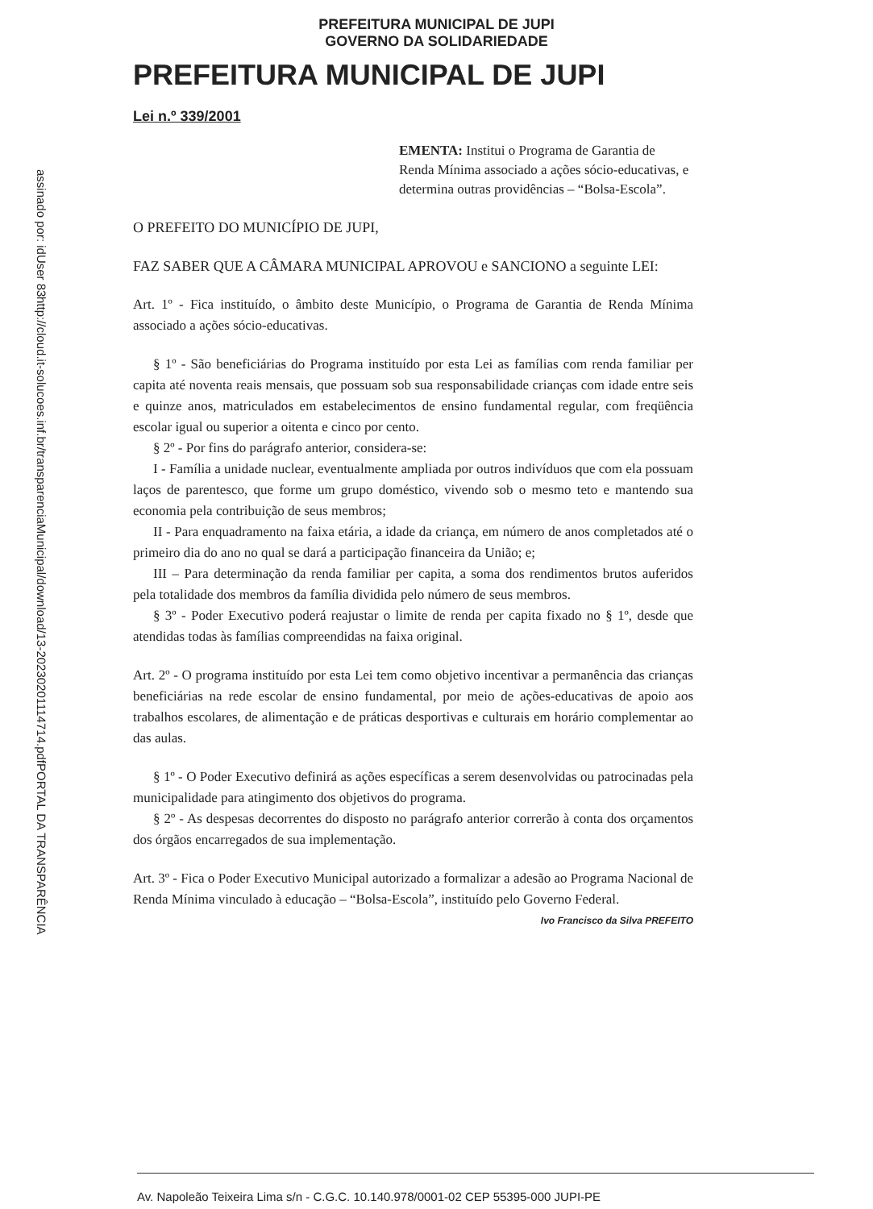assinado por: idUser 83
http://cloud.it-solucoes.inf.br/transparenciaMunicipal/download/13-20230201114714.pdf
PORTAL DA TRANSPARÊNCIA
PREFEITURA MUNICIPAL DE JUPI
GOVERNO DA SOLIDARIEDADE
PREFEITURA MUNICIPAL DE JUPI
Lei n.º 339/2001
EMENTA: Institui o Programa de Garantia de Renda Mínima associado a ações sócio-educativas, e determina outras providências – “Bolsa-Escola”.
O PREFEITO DO MUNICÍPIO DE JUPI,
FAZ SABER QUE A CÂMARA MUNICIPAL APROVOU e SANCIONO a seguinte LEI:
Art. 1º - Fica instituído, o âmbito deste Município, o Programa de Garantia de Renda Mínima associado a ações sócio-educativas.
§ 1º - São beneficiárias do Programa instituído por esta Lei as famílias com renda familiar per capita até noventa reais mensais, que possuam sob sua responsabilidade crianças com idade entre seis e quinze anos, matriculados em estabelecimentos de ensino fundamental regular, com freqüência escolar igual ou superior a oitenta e cinco por cento.
§ 2º - Por fins do parágrafo anterior, considera-se:
I - Família a unidade nuclear, eventualmente ampliada por outros indivíduos que com ela possuam laços de parentesco, que forme um grupo doméstico, vivendo sob o mesmo teto e mantendo sua economia pela contribuição de seus membros;
II - Para enquadramento na faixa etária, a idade da criança, em número de anos completados até o primeiro dia do ano no qual se dará a participação financeira da União; e;
III – Para determinação da renda familiar per capita, a soma dos rendimentos brutos auferidos pela totalidade dos membros da família dividida pelo número de seus membros.
§ 3º - Poder Executivo poderá reajustar o limite de renda per capita fixado no § 1º, desde que atendidas todas às famílias compreendidas na faixa original.
Art. 2º - O programa instituído por esta Lei tem como objetivo incentivar a permanência das crianças beneficiárias na rede escolar de ensino fundamental, por meio de ações-educativas de apoio aos trabalhos escolares, de alimentação e de práticas desportivas e culturais em horário complementar ao das aulas.
§ 1º - O Poder Executivo definirá as ações específicas a serem desenvolvidas ou patrocinadas pela municipalidade para atingimento dos objetivos do programa.
§ 2º - As despesas decorrentes do disposto no parágrafo anterior correrão à conta dos orçamentos dos órgãos encarregados de sua implementação.
Art. 3º - Fica o Poder Executivo Municipal autorizado a formalizar a adesão ao Programa Nacional de Renda Mínima vinculado à educação – “Bolsa-Escola”, instituído pelo Governo Federal.
Ivo Francisco da Silva PREFEITO
Av. Napoleão Teixeira Lima s/n - C.G.C. 10.140.978/0001-02 CEP 55395-000 JUPI-PE